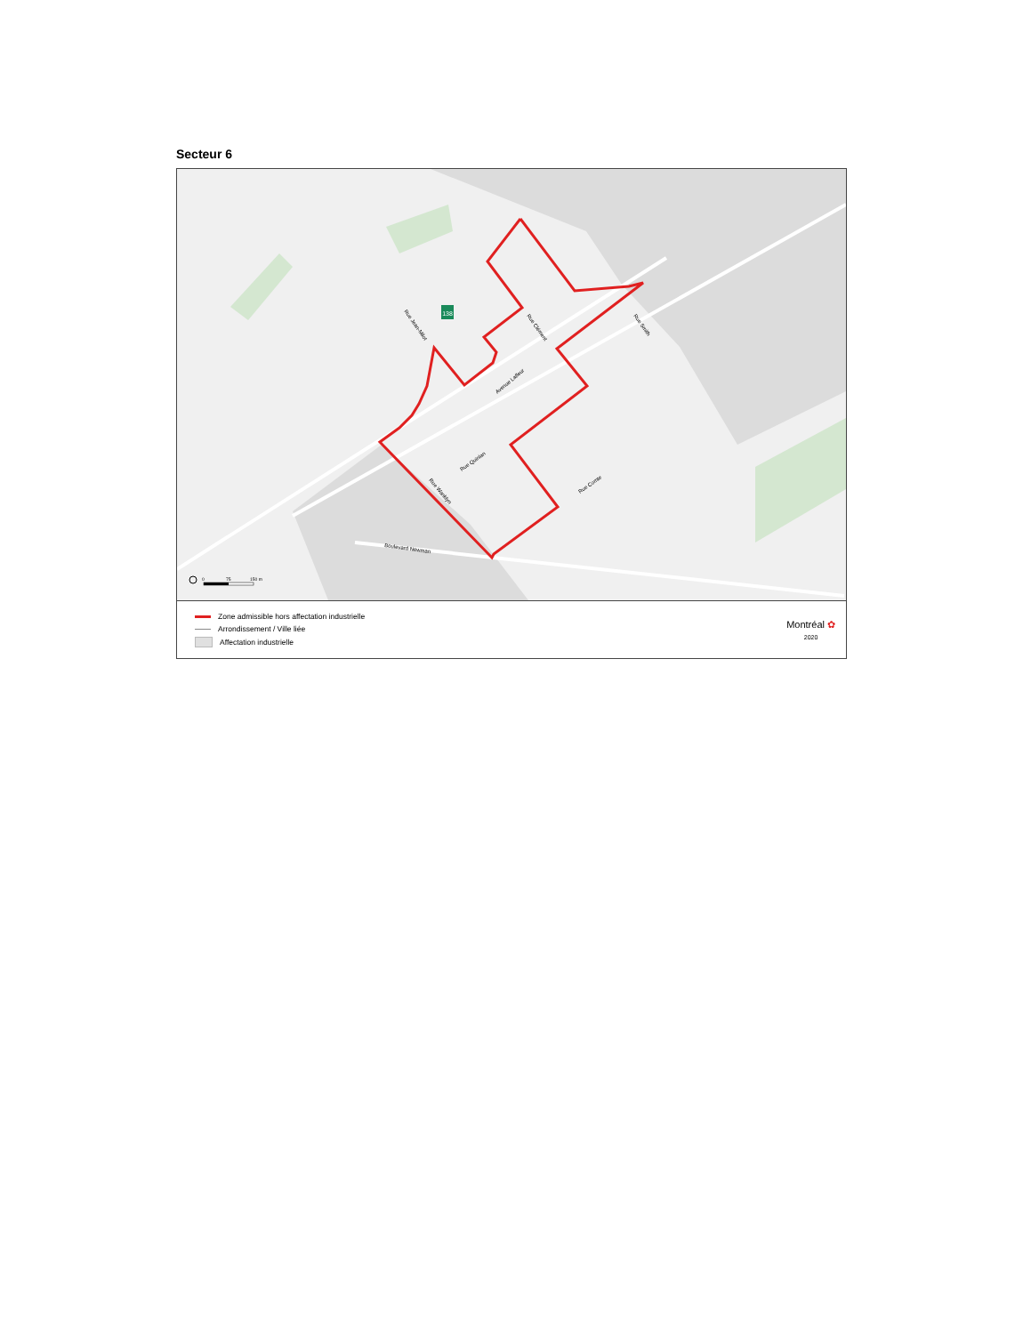Secteur 6
138
Rue Jean-Milot
Rue Clément
Rue Smith
Avenue Lafleur
Rue Quinlan
Rue Wanklyn
Rue Comte
Boulevard Newman
0
75
150 m
Zone admissible hors affectation industrielle
Arrondissement / Ville liée
Affectation industrielle
Montréal ✿
2020